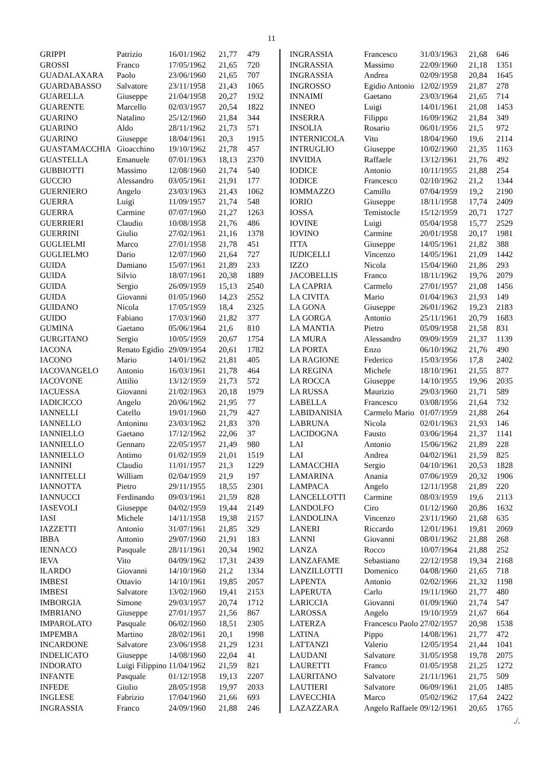11
| GRIPPI | Patrizio | 16/01/1962 | 21,77 | 479 |
| GROSSI | Franco | 17/05/1962 | 21,65 | 720 |
| GUADALAXARA | Paolo | 23/06/1960 | 21,65 | 707 |
| GUARDABASSO | Salvatore | 23/11/1958 | 21,43 | 1065 |
| GUARELLA | Giuseppe | 21/04/1958 | 20,27 | 1932 |
| GUARENTE | Marcello | 02/03/1957 | 20,54 | 1822 |
| GUARINO | Natalino | 25/12/1960 | 21,84 | 344 |
| GUARINO | Aldo | 28/11/1962 | 21,73 | 571 |
| GUARINO | Giuseppe | 18/04/1961 | 20,3 | 1915 |
| GUASTAMACCHIA | Gioacchino | 19/10/1962 | 21,78 | 457 |
| GUASTELLA | Emanuele | 07/01/1963 | 18,13 | 2370 |
| GUBBIOTTI | Massimo | 12/08/1960 | 21,74 | 540 |
| GUCCIO | Alessandro | 03/05/1961 | 21,91 | 177 |
| GUERNIERO | Angelo | 23/03/1963 | 21,43 | 1062 |
| GUERRA | Luigi | 11/09/1957 | 21,74 | 548 |
| GUERRA | Carmine | 07/07/1960 | 21,27 | 1263 |
| GUERRIERI | Claudio | 10/08/1958 | 21,76 | 486 |
| GUERRINI | Giulio | 27/02/1961 | 21,16 | 1378 |
| GUGLIELMI | Marco | 27/01/1958 | 21,78 | 451 |
| GUGLIELMO | Dario | 12/07/1960 | 21,64 | 727 |
| GUIDA | Damiano | 15/07/1961 | 21,89 | 233 |
| GUIDA | Silvio | 18/07/1961 | 20,38 | 1889 |
| GUIDA | Sergio | 26/09/1959 | 15,13 | 2540 |
| GUIDA | Giovanni | 01/05/1960 | 14,23 | 2552 |
| GUIDANO | Nicola | 17/05/1959 | 18,4 | 2325 |
| GUIDO | Fabiano | 17/03/1960 | 21,82 | 377 |
| GUMINA | Gaetano | 05/06/1964 | 21,6 | 810 |
| GURGITANO | Sergio | 10/05/1959 | 20,67 | 1754 |
| IACONA | Renato Egidio | 29/09/1954 | 20,61 | 1782 |
| IACONO | Mario | 14/01/1962 | 21,81 | 405 |
| IACOVANGELO | Antonio | 16/03/1961 | 21,78 | 464 |
| IACOVONE | Attilio | 13/12/1959 | 21,73 | 572 |
| IACUESSA | Giovanni | 21/02/1963 | 20,18 | 1979 |
| IADICICCO | Angelo | 20/06/1962 | 21,95 | 77 |
| IANNELLI | Catello | 19/01/1960 | 21,79 | 427 |
| IANNELLO | Antonino | 23/03/1962 | 21,83 | 370 |
| IANNIELLO | Gaetano | 17/12/1962 | 22,06 | 37 |
| IANNIELLO | Gennaro | 22/05/1957 | 21,49 | 980 |
| IANNIELLO | Antimo | 01/02/1959 | 21,01 | 1519 |
| IANNINI | Claudio | 11/01/1957 | 21,3 | 1229 |
| IANNITELLI | William | 02/04/1959 | 21,9 | 197 |
| IANNOTTA | Pietro | 29/11/1955 | 18,55 | 2301 |
| IANNUCCI | Ferdinando | 09/03/1961 | 21,59 | 828 |
| IASEVOLI | Giuseppe | 04/02/1959 | 19,44 | 2149 |
| IASI | Michele | 14/11/1958 | 19,38 | 2157 |
| IAZZETTI | Antonio | 31/07/1961 | 21,85 | 329 |
| IBBA | Antonio | 29/07/1960 | 21,91 | 183 |
| IENNACO | Pasquale | 28/11/1961 | 20,34 | 1902 |
| IEVA | Vito | 04/09/1962 | 17,31 | 2439 |
| ILARDO | Giovanni | 14/10/1960 | 21,2 | 1334 |
| IMBESI | Ottavio | 14/10/1961 | 19,85 | 2057 |
| IMBESI | Salvatore | 13/02/1960 | 19,41 | 2153 |
| IMBORGIA | Simone | 29/03/1957 | 20,74 | 1712 |
| IMBRIANO | Giuseppe | 27/01/1957 | 21,56 | 867 |
| IMPAROLATO | Pasquale | 06/02/1960 | 18,51 | 2305 |
| IMPEMBA | Martino | 28/02/1961 | 20,1 | 1998 |
| INCARDONE | Salvatore | 23/06/1958 | 21,29 | 1231 |
| INDELICATO | Giuseppe | 14/08/1960 | 22,04 | 41 |
| INDORATO | Luigi Filippino | 11/04/1962 | 21,59 | 821 |
| INFANTE | Pasquale | 01/12/1958 | 19,13 | 2207 |
| INFEDE | Giulio | 28/05/1958 | 19,97 | 2033 |
| INGLESE | Fabrizio | 17/04/1960 | 21,66 | 693 |
| INGRASSIA | Franco | 24/09/1960 | 21,88 | 246 |
| INGRASSIA | Francesco | 31/03/1963 | 21,68 | 646 |
| INGRASSIA | Massimo | 22/09/1960 | 21,18 | 1351 |
| INGRASSIA | Andrea | 02/09/1958 | 20,84 | 1645 |
| INGROSSO | Egidio Antonio | 12/02/1959 | 21,87 | 278 |
| INNAIMI | Gaetano | 23/03/1964 | 21,65 | 714 |
| INNEO | Luigi | 14/01/1961 | 21,08 | 1453 |
| INSERRA | Filippo | 16/09/1962 | 21,84 | 349 |
| INSOLIA | Rosario | 06/01/1956 | 21,5 | 972 |
| INTERNICOLA | Vito | 18/04/1960 | 19,6 | 2114 |
| INTRUGLIO | Giuseppe | 10/02/1960 | 21,35 | 1163 |
| INVIDIA | Raffaele | 13/12/1961 | 21,76 | 492 |
| IODICE | Antonio | 10/11/1955 | 21,88 | 254 |
| IODICE | Francesco | 02/10/1962 | 21,2 | 1344 |
| IOMMAZZO | Camillo | 07/04/1959 | 19,2 | 2190 |
| IORIO | Giuseppe | 18/11/1958 | 17,74 | 2409 |
| IOSSA | Temistocle | 15/12/1959 | 20,71 | 1727 |
| IOVINE | Luigi | 05/04/1958 | 15,77 | 2529 |
| IOVINO | Carmine | 20/01/1958 | 20,17 | 1981 |
| ITTA | Giuseppe | 14/05/1961 | 21,82 | 388 |
| IUDICELLI | Vincenzo | 14/05/1961 | 21,09 | 1442 |
| IZZO | Nicola | 15/04/1960 | 21,86 | 293 |
| JACOBELLIS | Franco | 18/11/1962 | 19,76 | 2079 |
| LA CAPRIA | Carmelo | 27/01/1957 | 21,08 | 1456 |
| LA CIVITA | Mario | 01/04/1963 | 21,93 | 149 |
| LA GONA | Giuseppe | 26/01/1962 | 19,23 | 2183 |
| LA GORGA | Antonio | 25/11/1961 | 20,79 | 1683 |
| LA MANTIA | Pietro | 05/09/1958 | 21,58 | 831 |
| LA MURA | Alessandro | 09/09/1959 | 21,37 | 1139 |
| LA PORTA | Enzo | 06/10/1962 | 21,76 | 490 |
| LA RAGIONE | Federico | 15/03/1956 | 17,8 | 2402 |
| LA REGINA | Michele | 18/10/1961 | 21,55 | 877 |
| LA ROCCA | Giuseppe | 14/10/1955 | 19,96 | 2035 |
| LA RUSSA | Maurizio | 29/03/1960 | 21,71 | 589 |
| LABELLA | Francesco | 03/08/1956 | 21,64 | 732 |
| LABIDANISIA | Carmelo Mario | 01/07/1959 | 21,88 | 264 |
| LABRUNA | Nicola | 02/01/1963 | 21,93 | 146 |
| LACIDOGNA | Fausto | 03/06/1964 | 21,37 | 1141 |
| LAI | Antonio | 15/06/1962 | 21,89 | 228 |
| LAI | Andrea | 04/02/1961 | 21,59 | 825 |
| LAMACCHIA | Sergio | 04/10/1961 | 20,53 | 1828 |
| LAMARINA | Anania | 07/06/1959 | 20,32 | 1906 |
| LAMPACA | Angelo | 12/11/1958 | 21,89 | 220 |
| LANCELLOTTI | Carmine | 08/03/1959 | 19,6 | 2113 |
| LANDOLFO | Ciro | 01/12/1960 | 20,86 | 1632 |
| LANDOLINA | Vincenzo | 23/11/1960 | 21,68 | 635 |
| LANERI | Riccardo | 12/01/1961 | 19,81 | 2069 |
| LANNI | Giovanni | 08/01/1962 | 21,88 | 268 |
| LANZA | Rocco | 10/07/1964 | 21,88 | 252 |
| LANZAFAME | Sebastiano | 22/12/1958 | 19,34 | 2168 |
| LANZILLOTTI | Domenico | 04/08/1960 | 21,65 | 718 |
| LAPENTA | Antonio | 02/02/1966 | 21,32 | 1198 |
| LAPERUTA | Carlo | 19/11/1960 | 21,77 | 480 |
| LARICCIA | Giovanni | 01/09/1960 | 21,74 | 547 |
| LAROSSA | Angelo | 19/10/1959 | 21,67 | 664 |
| LATERZA | Francesco Paolo | 27/02/1957 | 20,98 | 1538 |
| LATINA | Pippo | 14/08/1961 | 21,77 | 472 |
| LATTANZI | Valerio | 12/05/1954 | 21,44 | 1041 |
| LAUDANI | Salvatore | 31/05/1958 | 19,78 | 2075 |
| LAURETTI | Franco | 01/05/1958 | 21,25 | 1272 |
| LAURITANO | Salvatore | 21/11/1961 | 21,75 | 509 |
| LAUTIERI | Salvatore | 06/09/1961 | 21,05 | 1485 |
| LAVECCHIA | Marco | 05/02/1962 | 17,64 | 2422 |
| LAZAZZARA | Angelo Raffaele | 09/12/1961 | 20,65 | 1765 |
./.